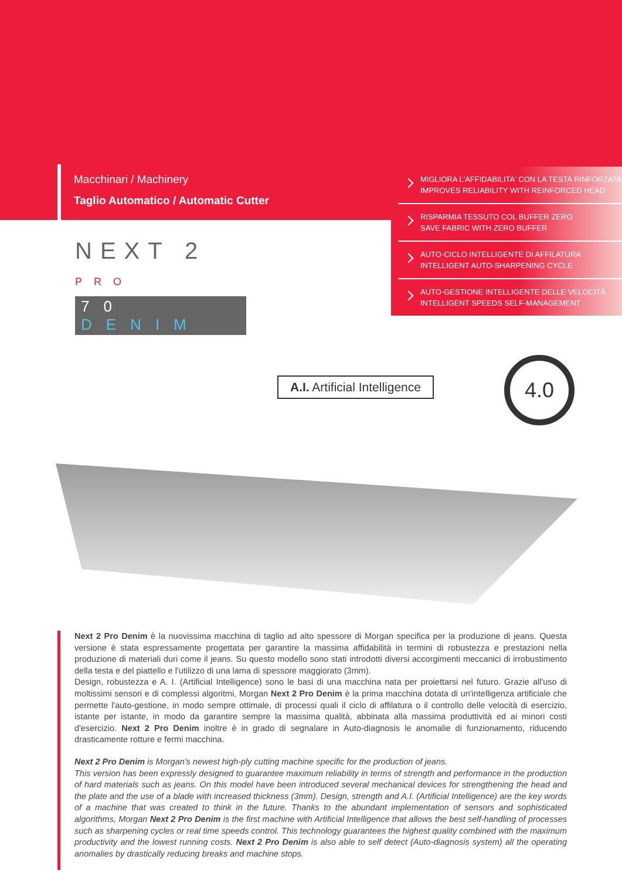Macchinari / Machinery
Taglio Automatico / Automatic Cutter
MIGLIORA L'AFFIDABILITA' CON LA TESTA RINFORZATA
IMPROVES RELIABILITY WITH REINFORCED HEAD
RISPARMIA TESSUTO COL BUFFER ZERO
SAVE FABRIC WITH ZERO BUFFER
AUTO-CICLO INTELLIGENTE DI AFFILATURA
INTELLIGENT AUTO-SHARPENING CYCLE
AUTO-GESTIONE INTELLIGENTE DELLE VELOCITÀ
INTELLIGENT SPEEDS SELF-MANAGEMENT
NEXT 2
PRO
70 DENIM
A.I. Artificial Intelligence
4.0
Next 2 Pro Denim è la nuovissima macchina di taglio ad alto spessore di Morgan specifica per la produzione di jeans. Questa versione è stata espressamente progettata per garantire la massima affidabilità in termini di robustezza e prestazioni nella produzione di materiali duri come il jeans. Su questo modello sono stati introdotti diversi accorgimenti meccanici di irrobustimento della testa e del piattello e l'utilizzo di una lama di spessore maggiorato (3mm).
Design, robustezza e A. I. (Artificial Intelligence) sono le basi di una macchina nata per proiettarsi nel futuro. Grazie all'uso di moltissimi sensori e di complessi algoritmi, Morgan Next 2 Pro Denim è la prima macchina dotata di un'intelligenza artificiale che permette l'auto-gestione, in modo sempre ottimale, di processi quali il ciclo di affilatura o il controllo delle velocità di esercizio, istante per istante, in modo da garantire sempre la massima qualità, abbinata alla massima produttività ed ai minori costi d'esercizio. Next 2 Pro Denim inoltre è in grado di segnalare in Auto-diagnosis le anomalie di funzionamento, riducendo drasticamente rotture e fermi macchina.
Next 2 Pro Denim is Morgan's newest high-ply cutting machine specific for the production of jeans.
This version has been expressly designed to guarantee maximum reliability in terms of strength and performance in the production of hard materials such as jeans. On this model have been introduced several mechanical devices for strengthening the head and the plate and the use of a blade with increased thickness (3mm). Design, strength and A.I. (Artificial Intelligence) are the key words of a machine that was created to think in the future. Thanks to the abundant implementation of sensors and sophisticated algorithms, Morgan Next 2 Pro Denim is the first machine with Artificial Intelligence that allows the best self-handling of processes such as sharpening cycles or real time speeds control. This technology guarantees the highest quality combined with the maximum productivity and the lowest running costs. Next 2 Pro Denim is also able to self detect (Auto-diagnosis system) all the operating anomalies by drastically reducing breaks and machine stops.